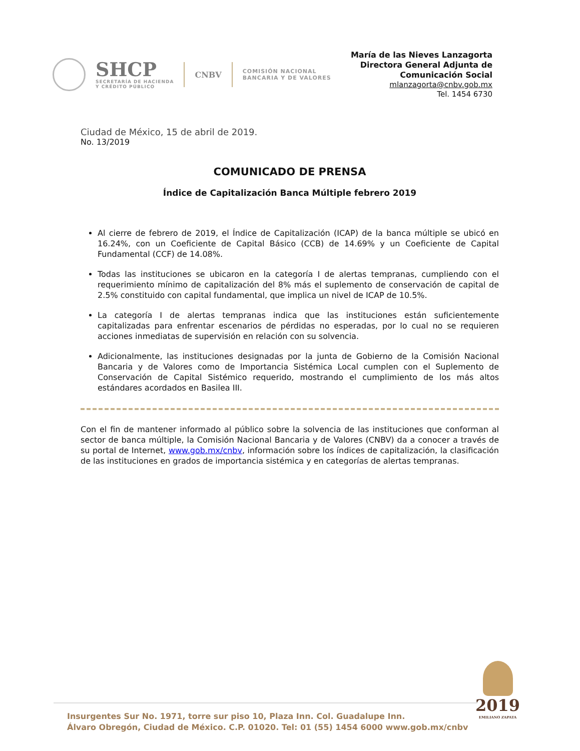SHCP
SECRETARÍA DE HACIENDA
Y CRÉDITO PÚBLICO
CNBV
COMISIÓN NACIONAL
BANCARIA Y DE VALORES
María de las Nieves Lanzagorta
Directora General Adjunta de
Comunicación Social
mlanzagorta@cnbv.gob.mx
Tel. 1454 6730
Ciudad de México, 15 de abril de 2019.
No. 13/2019
COMUNICADO DE PRENSA
Índice de Capitalización Banca Múltiple febrero 2019
Al cierre de febrero de 2019, el Índice de Capitalización (ICAP) de la banca múltiple se ubicó en 16.24%, con un Coeficiente de Capital Básico (CCB) de 14.69% y un Coeficiente de Capital Fundamental (CCF) de 14.08%.
Todas las instituciones se ubicaron en la categoría I de alertas tempranas, cumpliendo con el requerimiento mínimo de capitalización del 8% más el suplemento de conservación de capital de 2.5% constituido con capital fundamental, que implica un nivel de ICAP de 10.5%.
La categoría I de alertas tempranas indica que las instituciones están suficientemente capitalizadas para enfrentar escenarios de pérdidas no esperadas, por lo cual no se requieren acciones inmediatas de supervisión en relación con su solvencia.
Adicionalmente, las instituciones designadas por la junta de Gobierno de la Comisión Nacional Bancaria y de Valores como de Importancia Sistémica Local cumplen con el Suplemento de Conservación de Capital Sistémico requerido, mostrando el cumplimiento de los más altos estándares acordados en Basilea III.
Con el fin de mantener informado al público sobre la solvencia de las instituciones que conforman al sector de banca múltiple, la Comisión Nacional Bancaria y de Valores (CNBV) da a conocer a través de su portal de Internet, www.gob.mx/cnbv, información sobre los índices de capitalización, la clasificación de las instituciones en grados de importancia sistémica y en categorías de alertas tempranas.
Insurgentes Sur No. 1971, torre sur piso 10, Plaza Inn. Col. Guadalupe Inn.
Álvaro Obregón, Ciudad de México. C.P. 01020. Tel: 01 (55) 1454 6000 www.gob.mx/cnbv
2019
EMILIANO ZAPATA